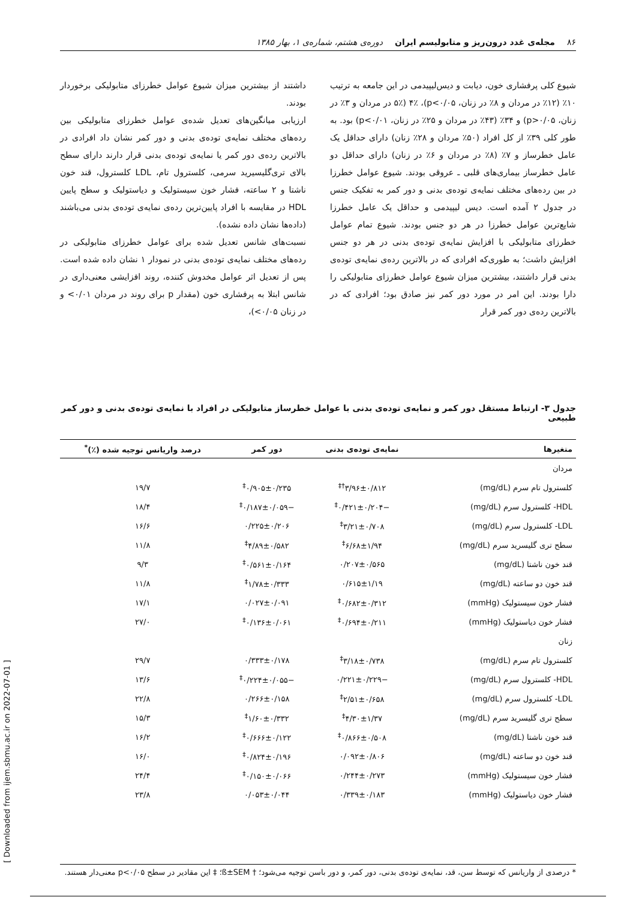۸۶ مجله‌ی غدد درون‌ریز و متابولیسم ایران دوره‌ی هشتم، شماره‌ی ۱، بهار ۱۳۸۵
شیوع کلی پرفشاری خون، دیابت و دیس‌لیپیدمی در این جامعه به ترتیب ۱۰٪ (۱۲٪ در مردان و ۸٪ در زنان، p<۰/۰۵)، ۴٪ (۵٪ در مردان و ۳٪ در زنان، p>۰/۰۵) و ۳۴٪ (۴۳٪ در مردان و ۲۵٪ در زنان، p<۰/۰۱) بود. به طور کلی ۳۹٪ از کل افراد (۵۰٪ مردان و ۲۸٪ زنان) دارای حداقل یک عامل خطرساز و ۷٪ (۸٪ در مردان و ۶٪ در زنان) دارای حداقل دو عامل خطرساز بیماری‌های قلبی ـ عروقی بودند. شیوع عوامل خطرزا در بین رده‌های مختلف نمایه‌ی توده‌ی بدنی و دور کمر به تفکیک جنس در جدول ۲ آمده است. دیس لیپیدمی و حداقل یک عامل خطرزا شایع‌ترین عوامل خطرزا در هر دو جنس بودند. شیوع تمام عوامل خطرزای متابولیکی با افزایش نمایه‌ی توده‌ی بدنی در هر دو جنس افزایش داشت؛ به طوری‌که افرادی که در بالاترین رده‌ی نمایه‌ی توده‌ی بدنی قرار داشتند، بیشترین میزان شیوع عوامل خطرزای متابولیکی را دارا بودند. این امر در مورد دور کمر نیز صادق بود؛ افرادی که در بالاترین رده‌ی دور کمر قرار
داشتند از بیشترین میزان شیوع عوامل خطرزای متابولیکی برخوردار بودند.
ارزیابی میانگین‌های تعدیل شده‌ی عوامل خطرزای متابولیکی بین رده‌های مختلف نمایه‌ی توده‌ی بدنی و دور کمر نشان داد افرادی در بالاترین رده‌ی دور کمر یا نمایه‌ی توده‌ی بدنی قرار دارند دارای سطح بالای تری‌گلیسیرید سرمی، کلسترول تام، LDL کلسترول، قند خون ناشتا و ۲ ساعته، فشار خون سیستولیک و دیاستولیک و سطح پایین HDL در مقایسه با افراد پایین‌ترین رده‌ی نمایه‌ی توده‌ی بدنی می‌باشند (داده‌ها نشان داده نشده).
نسبت‌های شانس تعدیل شده برای عوامل خطرزای متابولیکی در رده‌های مختلف نمایه‌ی توده‌ی بدنی در نمودار ۱ نشان داده شده است. پس از تعدیل اثر عوامل مخدوش کننده، روند افزایشی معنی‌داری در شانس ابتلا به پرفشاری خون (مقدار p برای روند در مردان ۰/۰۱> و در زنان ۰/۰۵>)،
جدول ۳- ارتباط مستقل دور کمر و نمایه‌ی توده‌ی بدنی با عوامل خطرساز متابولیکی در افراد با نمایه‌ی توده‌ی بدنی و دور کمر طبیعی
| متغیرها | نمایه‌ی توده‌ی بدنی | دور کمر | درصد واریانس توجیه شده (٪)<sup>*</sup> |
| --- | --- | --- | --- |
| مردان | | | |
| کلسترول تام سرم (mg/dL) | ۳/۹۶±۰/۸۱۲<sup>†‡</sup> | ۰/۹۰۵±۰/۲۳۵<sup>‡</sup> | ۱۹/۷ |
| HDL- کلسترول سرم (mg/dL) | −۰/۴۲۱±۰/۲۰۴<sup>‡</sup> | −۰/۱۸۷±۰/۰۵۹<sup>‡</sup> | ۱۸/۴ |
| LDL- کلسترول سرم (mg/dL) | ۳/۲۱±۰/۷۰۸<sup>‡</sup> | ۰/۲۲۵±۰/۲۰۶ | ۱۶/۶ |
| سطح تری گلیسرید سرم (mg/dL) | ۶/۶۸±۱/۹۴<sup>‡</sup> | ۴/۸۹±۰/۵۸۲<sup>‡</sup> | ۱۱/۸ |
| قند خون ناشتا (mg/dL) | ۰/۲۰۷±۰/۵۶۵ | ۰/۵۶۱±۰/۱۶۴<sup>‡</sup> | ۹/۳ |
| قند خون دو ساعته (mg/dL) | ۰/۶۱۵±۱/۱۹ | ۱/۷۸±۰/۳۳۳<sup>‡</sup> | ۱۱/۸ |
| فشار خون سیستولیک (mmHg) | ۰/۶۸۲±۰/۳۱۲<sup>‡</sup> | ۰/۰۲۷±۰/۰۹۱ | ۱۷/۱ |
| فشار خون دیاستولیک (mmHg) | ۰/۶۹۴±۰/۲۱۱<sup>‡</sup> | ۰/۱۳۶±۰/۰۶۱<sup>‡</sup> | ۲۷/۰ |
| زنان | | | |
| کلسترول تام سرم (mg/dL) | ۳/۱۸±۰/۷۳۸<sup>‡</sup> | ۰/۳۳۳±۰/۱۷۸ | ۲۹/۷ |
| HDL- کلسترول سرم (mg/dL) | −۰/۲۲۱±۰/۲۲۹ | −۰/۲۲۴±۰/۰۵۵<sup>‡</sup> | ۱۳/۶ |
| LDL- کلسترول سرم (mg/dL) | ۲/۵۱±۰/۶۵۸<sup>‡</sup> | ۰/۲۶۶±۰/۱۵۸ | ۲۲/۸ |
| سطح تری گلیسرید سرم (mg/dL) | ۴/۳۰±۱/۳۷<sup>‡</sup> | ۱/۶۰±۰/۳۳۲<sup>‡</sup> | ۱۵/۳ |
| قند خون ناشتا (mg/dL) | ۰/۸۶۶±۰/۵۰۸<sup>‡</sup> | ۰/۶۶۶±۰/۱۲۲<sup>‡</sup> | ۱۶/۲ |
| قند خون دو ساعته (mg/dL) | ۰/۰۹۲±۰/۸۰۶ | ۰/۸۲۴±۰/۱۹۶<sup>‡</sup> | ۱۶/۰ |
| فشار خون سیستولیک (mmHg) | ۰/۲۴۴±۰/۲۷۳ | ۰/۱۵۰±۰/۰۶۶<sup>‡</sup> | ۲۴/۴ |
| فشار خون دیاستولیک (mmHg) | ۰/۳۳۹±۰/۱۸۳ | ۰/۰۵۳±۰/۰۴۴ | ۲۳/۸ |
* درصدی از واریانس که توسط سن، قد، نمایه‌ی توده‌ی بدنی، دور کمر، و دور باسن توجیه می‌شود؛ † ß±SEM؛ ‡ این مقادیر در سطح p<۰/۰۵ معنی‌دار هستند.
[ Downloaded from ijem.sbmu.ac.ir on 2022-07-01 ]